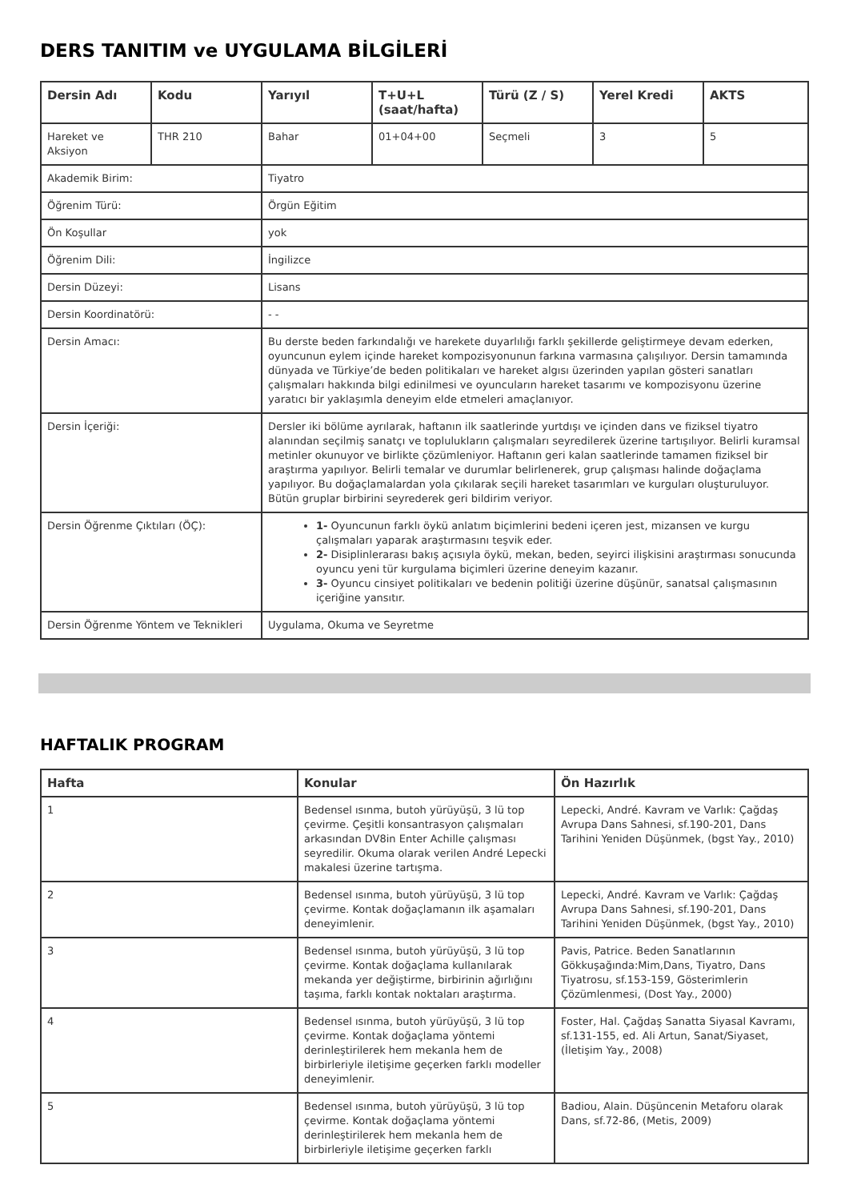DERS TANITIM ve UYGULAMA BİLGİLERİ
| Dersin Adı | Kodu | Yarıyıl | T+U+L (saat/hafta) | Türü (Z / S) | Yerel Kredi | AKTS |
| --- | --- | --- | --- | --- | --- | --- |
| Hareket ve Aksiyon | THR 210 | Bahar | 01+04+00 | Seçmeli | 3 | 5 |
| Akademik Birim: | | Tiyatro | | | | |
| Öğrenim Türü: | | Örgün Eğitim | | | | |
| Ön Koşullar | | yok | | | | |
| Öğrenim Dili: | | İngilizce | | | | |
| Dersin Düzeyi: | | Lisans | | | | |
| Dersin Koordinatörü: | | - - | | | | |
| Dersin Amacı: | | Bu derste beden farkındalığı ve harekete duyarlılığı farklı şekillerde geliştirmeye devam ederken, oyuncunun eylem içinde hareket kompozisyonunun farkına varmasına çalışılıyor. Dersin tamamında dünyada ve Türkiye’de beden politikaları ve hareket algısı üzerinden yapılan gösteri sanatları çalışmaları hakkında bilgi edinilmesi ve oyuncuların hareket tasarımı ve kompozisyonu üzerine yaratıcı bir yaklaşımla deneyim elde etmeleri amaçlanıyor. | | | | |
| Dersin İçeriği: | | Dersler iki bölüme ayrılarak, haftanın ilk saatlerinde yurtdışı ve içinden dans ve fiziksel tiyatro alanından seçilmiş sanatçı ve toplulukların çalışmaları seyredilerek üzerine tartışılıyor. Belirli kuramsal metinler okunuyor ve birlikte çözümleniyor. Haftanın geri kalan saatlerinde tamamen fiziksel bir araştırma yapılıyor. Belirli temalar ve durumlar belirlenerek, grup çalışması halinde doğaçlama yapılıyor. Bu doğaçlamalardan yola çıkılarak seçili hareket tasarımları ve kurguları oluşturuluyor. Bütün gruplar birbirini seyrederek geri bildirim veriyor. | | | | |
| Dersin Öğrenme Çıktıları (ÖÇ): | | 1- Oyuncunun farklı öykü anlatım biçimlerini bedeni içeren jest, mizansen ve kurgu çalışmaları yaparak araştırmasını teşvik eder. 2- Disiplinlerarası bakış açısıyla öykü, mekan, beden, seyirci ilişkisini araştırması sonucunda oyuncu yeni tür kurgulama biçimleri üzerine deneyim kazanır. 3- Oyuncu cinsiyet politikaları ve bedenin politiği üzerine düşünür, sanatsal çalışmasının içeriğine yansıtır. | | | | |
| Dersin Öğrenme Yöntem ve Teknikleri | | Uygulama, Okuma ve Seyretme | | | | |
HAFTALIK PROGRAM
| Hafta | Konular | Ön Hazırlık |
| --- | --- | --- |
| 1 | Bedensel ısınma, butoh yürüyüşü, 3 lü top çevirme. Çeşitli konsantrasyon çalışmaları arkasından DV8in Enter Achille çalışması seyredilir. Okuma olarak verilen André Lepecki makalesi üzerine tartışma. | Lepecki, André. Kavram ve Varlık: Çağdaş Avrupa Dans Sahnesi, sf.190-201, Dans Tarihini Yeniden Düşünmek, (bgst Yay., 2010) |
| 2 | Bedensel ısınma, butoh yürüyüşü, 3 lü top çevirme. Kontak doğaçlamanın ilk aşamaları deneyimlenir. | Lepecki, André. Kavram ve Varlık: Çağdaş Avrupa Dans Sahnesi, sf.190-201, Dans Tarihini Yeniden Düşünmek, (bgst Yay., 2010) |
| 3 | Bedensel ısınma, butoh yürüyüşü, 3 lü top çevirme. Kontak doğaçlama kullanılarak mekanda yer değiştirme, birbirinin ağırlığını taşıma, farklı kontak noktaları araştırma. | Pavis, Patrice. Beden Sanatlarının Gökkuşağında:Mim,Dans, Tiyatro, Dans Tiyatrosu, sf.153-159, Gösterimlerin Çözümlenmesi, (Dost Yay., 2000) |
| 4 | Bedensel ısınma, butoh yürüyüşü, 3 lü top çevirme. Kontak doğaçlama yöntemi derinleştirilerek hem mekanla hem de birbirleriyle iletişime geçerken farklı modeller deneyimlenir. | Foster, Hal. Çağdaş Sanatta Siyasal Kavramı, sf.131-155, ed. Ali Artun, Sanat/Siyaset, (İletişim Yay., 2008) |
| 5 | Bedensel ısınma, butoh yürüyüşü, 3 lü top çevirme. Kontak doğaçlama yöntemi derinleştirilerek hem mekanla hem de birbirleriyle iletişime geçerken farklı | Badiou, Alain. Düşüncenin Metaforu olarak Dans, sf.72-86, (Metis, 2009) |